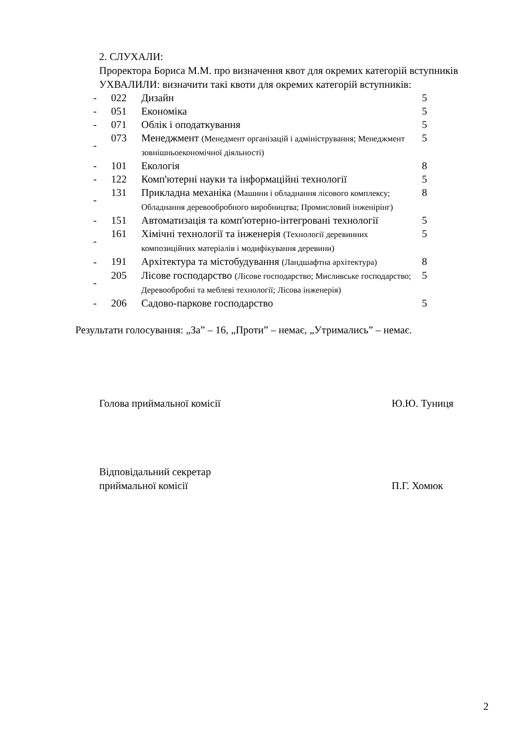2. СЛУХАЛИ:
Проректора Бориса М.М. про визначення квот для окремих категорій вступників
УХВАЛИЛИ: визначити такі квоти для окремих категорій вступників:
| - | 022 | Дизайн | 5 |
| - | 051 | Економіка | 5 |
| - | 071 | Облік і оподаткування | 5 |
| - | 073 | Менеджмент (Менедмент організацій і адміністрування; Менеджмент зовнішньоекономічної діяльності) | 5 |
| - | 101 | Екологія | 8 |
| - | 122 | Комп'ютерні науки та інформаційні технології | 5 |
| - | 131 | Прикладна механіка (Машини і обладнання лісового комплексу; Обладнання деревообробного виробництва; Промисловий інженірінг) | 8 |
| - | 151 | Автоматизація та комп'ютерно-інтегровані технології | 5 |
| - | 161 | Хімічні технології та інженерія (Технології деревинних композиційних матеріалів і модифікування деревини) | 5 |
| - | 191 | Архітектура та містобудування (Ландшафтна архітектура) | 8 |
| - | 205 | Лісове господарство (Лісове господарство; Мисливське господарство; Деревообробні та меблеві технології; Лісова інженерія) | 5 |
| - | 206 | Садово-паркове господарство | 5 |
Результати голосування: „За” – 16, „Проти” – немає, „Утримались” – немає.
Голова приймальної комісії Ю.Ю. Туниця
Відповідальний секретар
приймальної комісії
П.Г. Хомюк
2